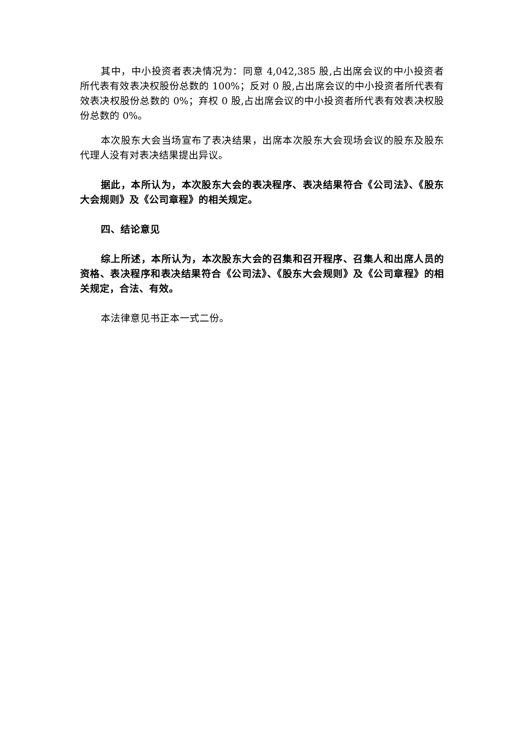其中，中小投资者表决情况为：同意 4,042,385 股,占出席会议的中小投资者所代表有效表决权股份总数的 100%；反对 0 股,占出席会议的中小投资者所代表有效表决权股份总数的 0%；弃权 0 股,占出席会议的中小投资者所代表有效表决权股份总数的 0%。
本次股东大会当场宣布了表决结果，出席本次股东大会现场会议的股东及股东代理人没有对表决结果提出异议。
据此，本所认为，本次股东大会的表决程序、表决结果符合《公司法》、《股东大会规则》及《公司章程》的相关规定。
四、结论意见
综上所述，本所认为，本次股东大会的召集和召开程序、召集人和出席人员的资格、表决程序和表决结果符合《公司法》、《股东大会规则》及《公司章程》的相关规定，合法、有效。
本法律意见书正本一式二份。